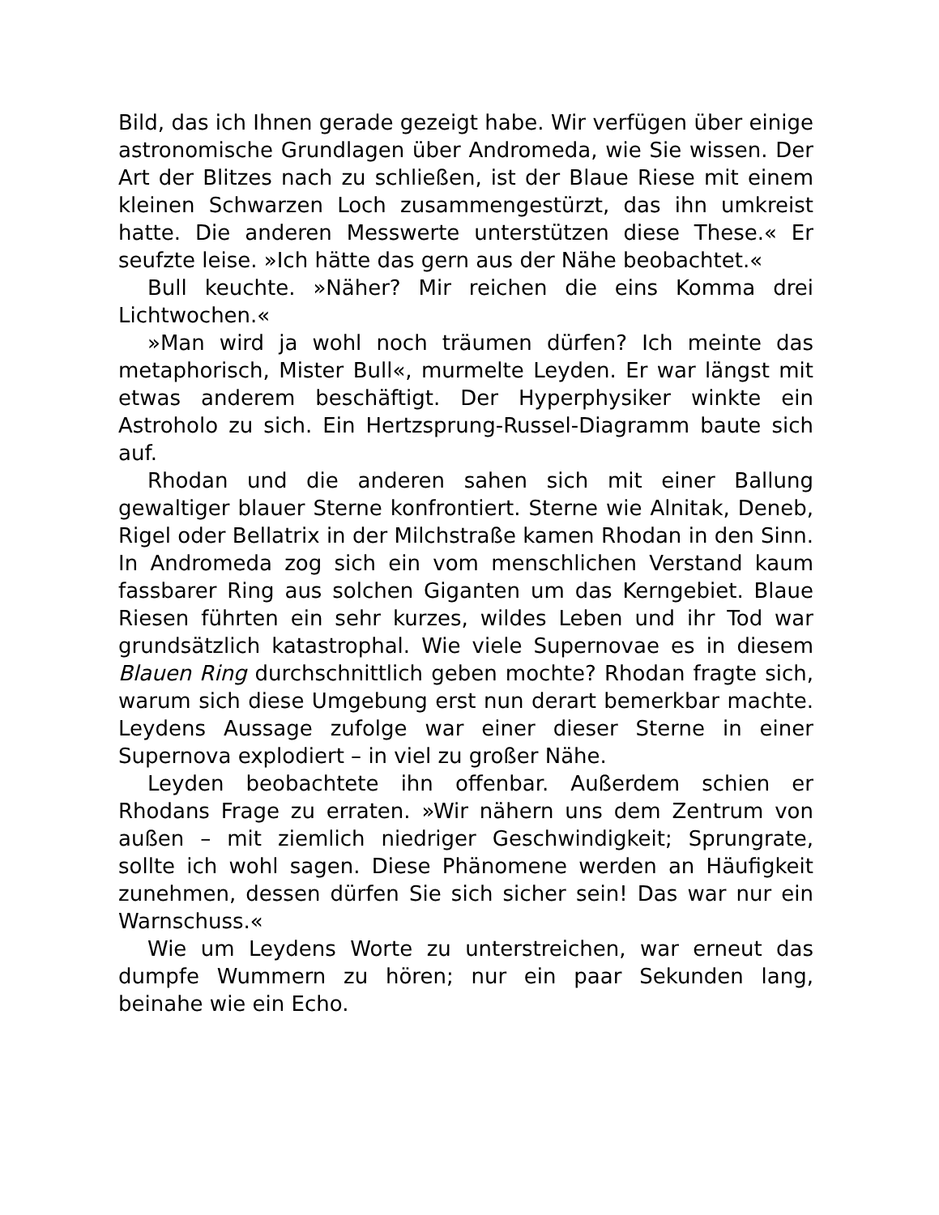Bild, das ich Ihnen gerade gezeigt habe. Wir verfügen über einige astronomische Grundlagen über Andromeda, wie Sie wissen. Der Art der Blitzes nach zu schließen, ist der Blaue Riese mit einem kleinen Schwarzen Loch zusammengestürzt, das ihn umkreist hatte. Die anderen Messwerte unterstützen diese These.« Er seufzte leise. »Ich hätte das gern aus der Nähe beobachtet.«
Bull keuchte. »Näher? Mir reichen die eins Komma drei Lichtwochen.«
»Man wird ja wohl noch träumen dürfen? Ich meinte das metaphorisch, Mister Bull«, murmelte Leyden. Er war längst mit etwas anderem beschäftigt. Der Hyperphysiker winkte ein Astroholo zu sich. Ein Hertzsprung-Russel-Diagramm baute sich auf.
Rhodan und die anderen sahen sich mit einer Ballung gewaltiger blauer Sterne konfrontiert. Sterne wie Alnitak, Deneb, Rigel oder Bellatrix in der Milchstraße kamen Rhodan in den Sinn. In Andromeda zog sich ein vom menschlichen Verstand kaum fassbarer Ring aus solchen Giganten um das Kerngebiet. Blaue Riesen führten ein sehr kurzes, wildes Leben und ihr Tod war grundsätzlich katastrophal. Wie viele Supernovae es in diesem Blauen Ring durchschnittlich geben mochte? Rhodan fragte sich, warum sich diese Umgebung erst nun derart bemerkbar machte. Leydens Aussage zufolge war einer dieser Sterne in einer Supernova explodiert – in viel zu großer Nähe.
Leyden beobachtete ihn offenbar. Außerdem schien er Rhodans Frage zu erraten. »Wir nähern uns dem Zentrum von außen – mit ziemlich niedriger Geschwindigkeit; Sprungrate, sollte ich wohl sagen. Diese Phänomene werden an Häufigkeit zunehmen, dessen dürfen Sie sich sicher sein! Das war nur ein Warnschuss.«
Wie um Leydens Worte zu unterstreichen, war erneut das dumpfe Wummern zu hören; nur ein paar Sekunden lang, beinahe wie ein Echo.